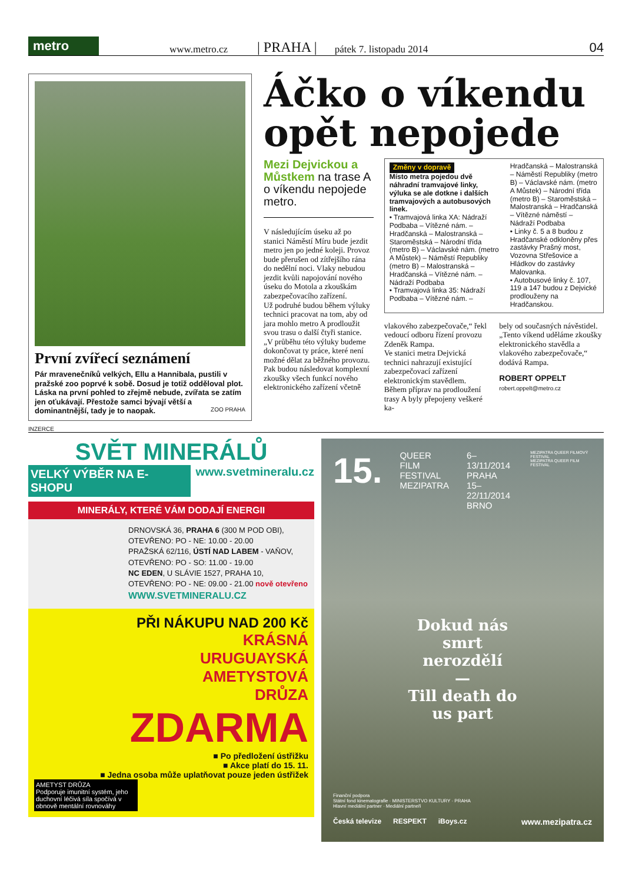metro
www.metro.cz | PRAHA | pátek 7. listopadu 2014 04
První zvířecí seznámení
Pár mravenečníků velkých, Ellu a Hannibala, pustili v pražské zoo poprvé k sobě. Dosud je totiž odděloval plot. Láska na první pohled to zřejmě nebude, zvířata se zatím jen oťukávají. Přestože samci bývají větší a dominantnější, tady je to naopak. ZOO PRAHA
Áčko o víkendu opět nepojede
Mezi Dejvickou a Můstkem na trase A o víkendu nepojede metro.
V následujícím úseku až po stanici Náměstí Míru bude jezdit metro jen po jedné koleji. Provoz bude přerušen od zítřejšího rána do nedělní noci. Vlaky nebudou jezdit kvůli napojování nového úseku do Motola a zkouškám zabezpečovacího zařízení.
Už podruhé budou během výluky technici pracovat na tom, aby od jara mohlo metro A prodloužit svou trasu o další čtyři stanice.
„V průběhu této výluky budeme dokončovat ty práce, které není možné dělat za běžného provozu. Pak budou následovat komplexní zkoušky všech funkcí nového elektronického zařízení včetně
Změny v dopravě
Místo metra pojedou dvě náhradní tramvajové linky, výluka se ale dotkne i dalších tramvajových a autobusových linek.
• Tramvajová linka XA: Nádraží Podbaba – Vítězné nám. – Hradčanská – Malostranská – Staroměstská – Národní třída (metro B) – Václavské nám. (metro A Můstek) – Náměstí Republiky (metro B) – Malostranská – Hradčanská – Vítězné nám. – Nádraží Podbaba
• Tramvajová linka 35: Nádraží Podbaba – Vítězné nám. –
Hradčanská – Malostranská – Náměstí Republiky (metro B) – Václavské nám. (metro A Můstek) – Národní třída (metro B) – Staroměstská – Malostranská – Hradčanská – Vítězné náměstí – Nádraží Podbaba
• Linky č. 5 a 8 budou z Hradčanské odkloněny přes zastávky Prašný most, Vozovna Střešovice a Hládkov do zastávky Malovanka.
• Autobusové linky č. 107, 119 a 147 budou z Dejvické prodlouženy na Hradčanskou.
vlakového zabezpečovače,“ řekl vedoucí odboru řízení provozu Zdeněk Rampa.
Ve stanici metra Dejvická technici nahrazují existující zabezpečovací zařízení elektronickým stavědlem. Během příprav na prodloužení trasy A byly přepojeny veškeré ka-
bely od současných návěstidel. „Tento víkend uděláme zkoušky elektronického stavědla a vlakového zabezpečovače,“ dodává Rampa.
ROBERT OPPELT
robert.oppelt@metro.cz
INZERCE
SVĚT MINERÁLŮ
VELKÝ VÝBĚR NA E-SHOPU www.svetmineralu.cz
MINERÁLY, KTERÉ VÁM DODAJÍ ENERGII
DRNOVSKÁ 36, PRAHA 6 (300 M POD OBI),
OTEVŘENO: PO - NE: 10.00 - 20.00
PRAŽSKÁ 62/116, ÚSTÍ NAD LABEM - VAŇOV,
OTEVŘENO: PO - SO: 11.00 - 19.00
NC EDEN, U SLÁVIE 1527, PRAHA 10,
OTEVŘENO: PO - NE: 09.00 - 21.00 nově otevřeno
WWW.SVETMINERALU.CZ
PŘI NÁKUPU NAD 200 Kč
KRÁSNÁ
URUGUAYSKÁ
AMETYSTOVÁ
DRŮZA
ZDARMA
■ Po předložení ústřižku
■ Akce platí do 15. 11.
■ Jedna osoba může uplatňovat pouze jeden ústřižek
AMETYST DRŮZA
Podporuje imunitní systém, jeho duchovní léčivá síla spočívá v obnově mentální rovnováhy
15. QUEER
FILM
FESTIVAL
MEZIPATRA 6–13/11/2014
PRAHA
15–22/11/2014
BRNO MEZIPATRA QUEER FILMOVÝ FESTIVAL
MEZIPATRA QUEER FILM FESTIVAL
Dokud nás smrt nerozdělí
—
Till death do us part
Finanční podpora
Státní fond kinematografie · MINISTERSTVO KULTURY · PRAHA
Hlavní mediální partner · Mediální partneři
Česká televize RESPEKT iBoys.cz www.mezipatra.cz